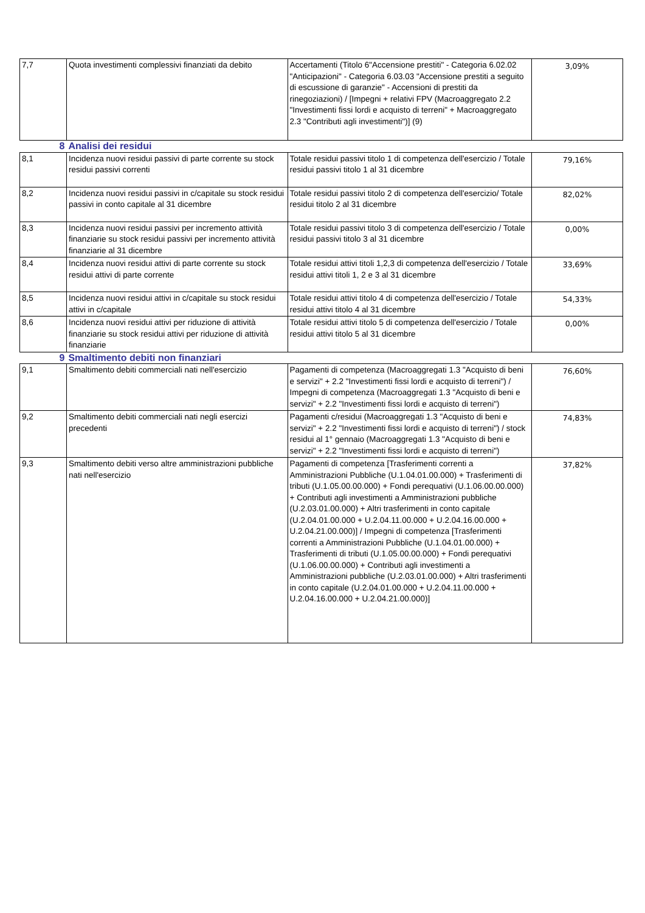| 7,7 | Quota investimenti complessivi finanziati da debito | Accertamenti (Titolo 6"Accensione prestiti" - Categoria 6.02.02 "Anticipazioni" - Categoria 6.03.03 "Accensione prestiti a seguito di escussione di garanzie" - Accensioni di prestiti da rinegoziazioni) / [Impegni + relativi FPV (Macroaggregato 2.2 "Investimenti fissi lordi e acquisto di terreni" + Macroaggregato 2.3 "Contributi agli investimenti")] (9) | 3,09% |
| 8 | Analisi dei residui | | |
| 8,1 | Incidenza nuovi residui passivi di parte corrente su stock residui passivi correnti | Totale residui passivi titolo 1 di competenza dell'esercizio / Totale residui passivi titolo 1 al 31 dicembre | 79,16% |
| 8,2 | Incidenza nuovi residui passivi in c/capitale su stock residui passivi in conto capitale al 31 dicembre | Totale residui passivi titolo 2 di competenza dell'esercizio/ Totale residui titolo 2 al 31 dicembre | 82,02% |
| 8,3 | Incidenza nuovi residui passivi per incremento attività finanziarie su stock residui passivi per incremento attività finanziarie al 31 dicembre | Totale residui passivi titolo 3 di competenza dell'esercizio / Totale residui passivi titolo 3 al 31 dicembre | 0,00% |
| 8,4 | Incidenza nuovi residui attivi di parte corrente su stock residui attivi di parte corrente | Totale residui attivi titoli 1,2,3 di competenza dell'esercizio / Totale residui attivi titoli 1, 2 e 3 al 31 dicembre | 33,69% |
| 8,5 | Incidenza nuovi residui attivi in c/capitale su stock residui attivi in c/capitale | Totale residui attivi titolo 4 di competenza dell'esercizio / Totale residui attivi titolo 4 al 31 dicembre | 54,33% |
| 8,6 | Incidenza nuovi residui attivi per riduzione di attività finanziarie su stock residui attivi per riduzione di attività finanziarie | Totale residui attivi titolo 5 di competenza dell'esercizio / Totale residui attivi titolo 5 al 31 dicembre | 0,00% |
| 9 | Smaltimento debiti non finanziari | | |
| 9,1 | Smaltimento debiti commerciali nati nell'esercizio | Pagamenti di competenza (Macroaggregati 1.3 "Acquisto di beni e servizi" + 2.2 "Investimenti fissi lordi e acquisto di terreni") / Impegni di competenza (Macroaggregati 1.3 "Acquisto di beni e servizi" + 2.2 "Investimenti fissi lordi e acquisto di terreni") | 76,60% |
| 9,2 | Smaltimento debiti commerciali nati negli esercizi precedenti | Pagamenti c/residui (Macroaggregati 1.3 "Acquisto di beni e servizi" + 2.2 "Investimenti fissi lordi e acquisto di terreni") / stock residui al 1° gennaio (Macroaggregati 1.3 "Acquisto di beni e servizi" + 2.2 "Investimenti fissi lordi e acquisto di terreni") | 74,83% |
| 9,3 | Smaltimento debiti verso altre amministrazioni pubbliche nati nell'esercizio | Pagamenti di competenza [Trasferimenti correnti a Amministrazioni Pubbliche (U.1.04.01.00.000) + Trasferimenti di tributi (U.1.05.00.00.000) + Fondi perequativi (U.1.06.00.00.000) + Contributi agli investimenti a Amministrazioni pubbliche (U.2.03.01.00.000) + Altri trasferimenti in conto capitale (U.2.04.01.00.000 + U.2.04.11.00.000 + U.2.04.16.00.000 + U.2.04.21.00.000)] / Impegni di competenza [Trasferimenti correnti a Amministrazioni Pubbliche (U.1.04.01.00.000) + Trasferimenti di tributi (U.1.05.00.00.000) + Fondi perequativi (U.1.06.00.00.000) + Contributi agli investimenti a Amministrazioni pubbliche (U.2.03.01.00.000) + Altri trasferimenti in conto capitale (U.2.04.01.00.000 + U.2.04.11.00.000 + U.2.04.16.00.000 + U.2.04.21.00.000)] | 37,82% |